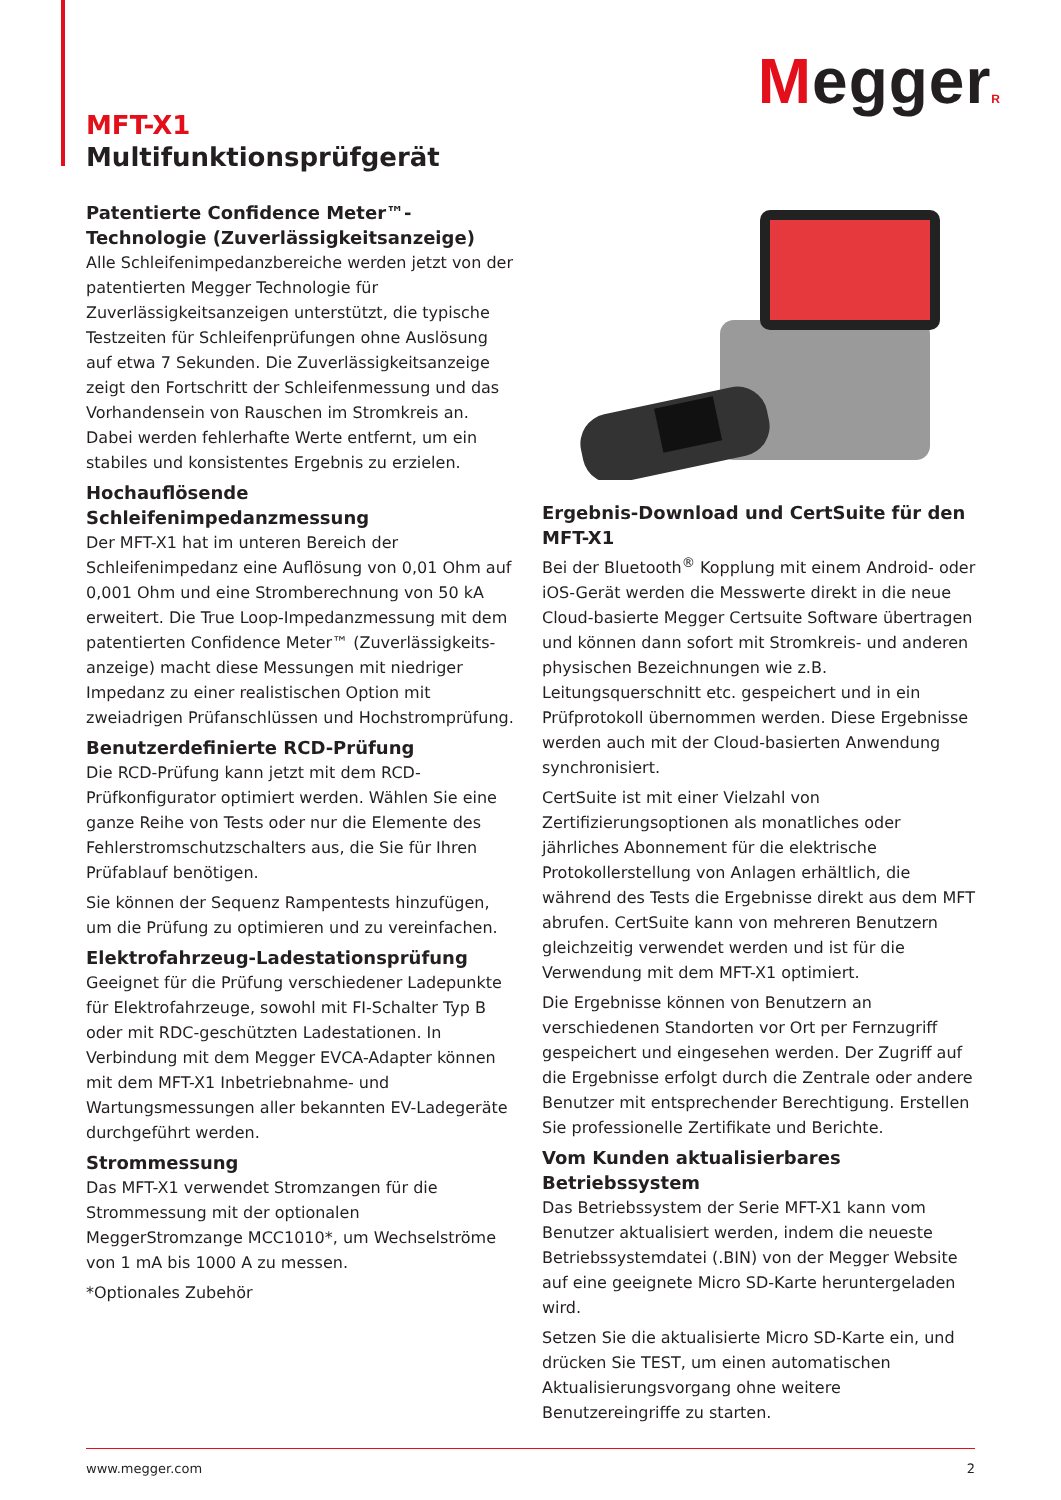MeggerR
MFT-X1
Multifunktionsprüfgerät
Patentierte Confidence Meter™-Technologie (Zuverlässigkeitsanzeige)
Alle Schleifenimpedanzbereiche werden jetzt von der patentierten Megger Technologie für Zuverlässigkeitsanzeigen unterstützt, die typische Testzeiten für Schleifenprüfungen ohne Auslösung auf etwa 7 Sekunden. Die Zuverlässigkeitsanzeige zeigt den Fortschritt der Schleifenmessung und das Vorhandensein von Rauschen im Stromkreis an. Dabei werden fehlerhafte Werte entfernt, um ein stabiles und konsistentes Ergebnis zu erzielen.
Hochauflösende Schleifenimpedanzmessung
Der MFT-X1 hat im unteren Bereich der Schleifenimpedanz eine Auflösung von 0,01 Ohm auf 0,001 Ohm und eine Stromberechnung von 50 kA erweitert. Die True Loop-Impedanzmessung mit dem patentierten Confidence Meter™ (Zuverlässigkeits-anzeige) macht diese Messungen mit niedriger Impedanz zu einer realistischen Option mit zweiadrigen Prüfanschlüssen und Hochstromprüfung.
Benutzerdefinierte RCD-Prüfung
Die RCD-Prüfung kann jetzt mit dem RCD-Prüfkonfigurator optimiert werden. Wählen Sie eine ganze Reihe von Tests oder nur die Elemente des Fehlerstromschutzschalters aus, die Sie für Ihren Prüfablauf benötigen.
Sie können der Sequenz Rampentests hinzufügen, um die Prüfung zu optimieren und zu vereinfachen.
Elektrofahrzeug-Ladestationsprüfung
Geeignet für die Prüfung verschiedener Ladepunkte für Elektrofahrzeuge, sowohl mit FI-Schalter Typ B oder mit RDC-geschützten Ladestationen. In Verbindung mit dem Megger EVCA-Adapter können mit dem MFT-X1 Inbetriebnahme- und Wartungsmessungen aller bekannten EV-Ladegeräte durchgeführt werden.
Strommessung
Das MFT-X1 verwendet Stromzangen für die Strommessung mit der optionalen MeggerStromzange MCC1010*, um Wechselströme von 1 mA bis 1000 A zu messen.
*Optionales Zubehör
Ergebnis-Download und CertSuite für den MFT-X1
Bei der Bluetooth<sup>®</sup> Kopplung mit einem Android- oder iOS-Gerät werden die Messwerte direkt in die neue Cloud-basierte Megger Certsuite Software übertragen und können dann sofort mit Stromkreis- und anderen physischen Bezeichnungen wie z.B. Leitungsquerschnitt etc. gespeichert und in ein Prüfprotokoll übernommen werden. Diese Ergebnisse werden auch mit der Cloud-basierten Anwendung synchronisiert.
CertSuite ist mit einer Vielzahl von Zertifizierungsoptionen als monatliches oder jährliches Abonnement für die elektrische Protokollerstellung von Anlagen erhältlich, die während des Tests die Ergebnisse direkt aus dem MFT abrufen. CertSuite kann von mehreren Benutzern gleichzeitig verwendet werden und ist für die Verwendung mit dem MFT-X1 optimiert.
Die Ergebnisse können von Benutzern an verschiedenen Standorten vor Ort per Fernzugriff gespeichert und eingesehen werden. Der Zugriff auf die Ergebnisse erfolgt durch die Zentrale oder andere Benutzer mit entsprechender Berechtigung. Erstellen Sie professionelle Zertifikate und Berichte.
Vom Kunden aktualisierbares Betriebssystem
Das Betriebssystem der Serie MFT-X1 kann vom Benutzer aktualisiert werden, indem die neueste Betriebssystemdatei (.BIN) von der Megger Website auf eine geeignete Micro SD-Karte heruntergeladen wird.
Setzen Sie die aktualisierte Micro SD-Karte ein, und drücken Sie TEST, um einen automatischen Aktualisierungsvorgang ohne weitere Benutzereingriffe zu starten.
www.megger.com 2